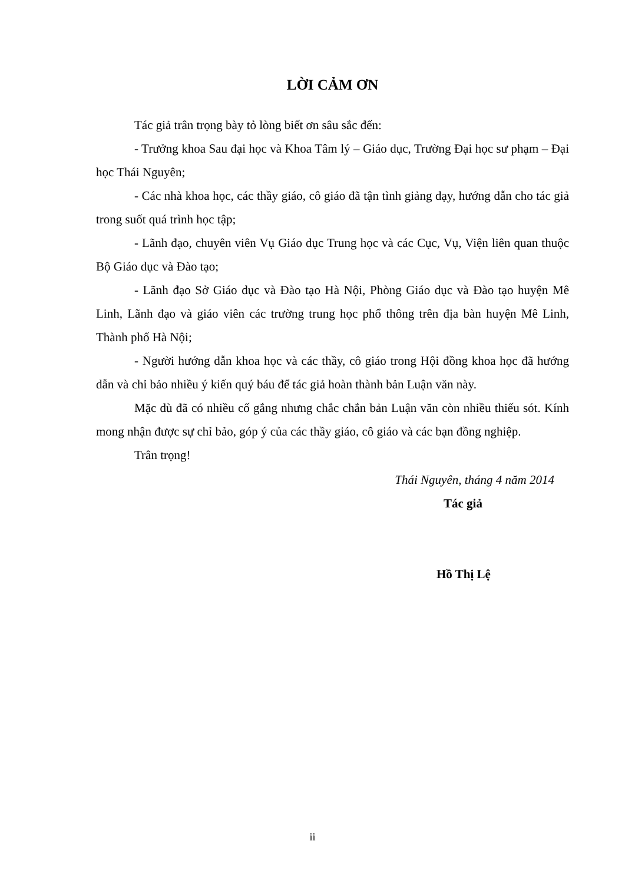LỜI CẢM ƠN
Tác giả trân trọng bày tỏ lòng biết ơn sâu sắc đến:
- Trưởng khoa Sau đại học và Khoa Tâm lý – Giáo dục, Trường Đại học sư phạm – Đại học Thái Nguyên;
- Các nhà khoa học, các thầy giáo, cô giáo đã tận tình giảng dạy, hướng dẫn cho tác giả trong suốt quá trình học tập;
- Lãnh đạo, chuyên viên Vụ Giáo dục Trung học và các Cục, Vụ, Viện liên quan thuộc Bộ Giáo dục và Đào tạo;
- Lãnh đạo Sở Giáo dục và Đào tạo Hà Nội, Phòng Giáo dục và Đào tạo huyện Mê Linh, Lãnh đạo và giáo viên các trường trung học phổ thông trên địa bàn huyện Mê Linh, Thành phố Hà Nội;
- Người hướng dẫn khoa học và các thầy, cô giáo trong Hội đồng khoa học đã hướng dẫn và chỉ bảo nhiều ý kiến quý báu để tác giả hoàn thành bản Luận văn này.
Mặc dù đã có nhiều cố gắng nhưng chắc chắn bản Luận văn còn nhiều thiếu sót. Kính mong nhận được sự chỉ bảo, góp ý của các thầy giáo, cô giáo và các bạn đồng nghiệp.
Trân trọng!
Thái Nguyên, tháng 4 năm 2014
Tác giả
Hồ Thị Lệ
ii